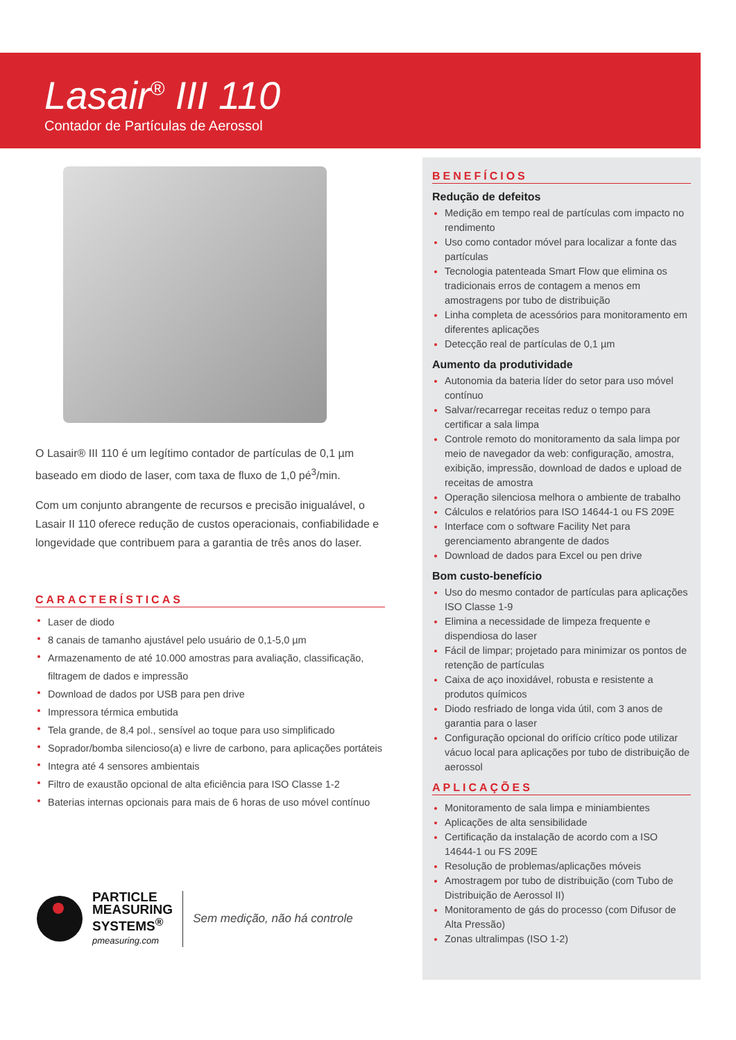Lasair<sup>®</sup> III 110
Contador de Partículas de Aerossol
O Lasair® III 110 é um legítimo contador de partículas de 0,1 µm baseado em diodo de laser, com taxa de fluxo de 1,0 pé<sup>3</sup>/min.
Com um conjunto abrangente de recursos e precisão inigualável, o Lasair II 110 oferece redução de custos operacionais, confiabilidade e longevidade que contribuem para a garantia de três anos do laser.
CARACTERÍSTICAS
Laser de diodo
8 canais de tamanho ajustável pelo usuário de 0,1-5,0 µm
Armazenamento de até 10.000 amostras para avaliação, classificação, filtragem de dados e impressão
Download de dados por USB para pen drive
Impressora térmica embutida
Tela grande, de 8,4 pol., sensível ao toque para uso simplificado
Soprador/bomba silencioso(a) e livre de carbono, para aplicações portáteis
Integra até 4 sensores ambientais
Filtro de exaustão opcional de alta eficiência para ISO Classe 1-2
Baterias internas opcionais para mais de 6 horas de uso móvel contínuo
PARTICLE
MEASURING
SYSTEMS<sup>®</sup>
pmeasuring.com
Sem medição, não há controle
BENEFÍCIOS
Redução de defeitos
Medição em tempo real de partículas com impacto no rendimento
Uso como contador móvel para localizar a fonte das partículas
Tecnologia patenteada Smart Flow que elimina os tradicionais erros de contagem a menos em amostragens por tubo de distribuição
Linha completa de acessórios para monitoramento em diferentes aplicações
Detecção real de partículas de 0,1 µm
Aumento da produtividade
Autonomia da bateria líder do setor para uso móvel contínuo
Salvar/recarregar receitas reduz o tempo para certificar a sala limpa
Controle remoto do monitoramento da sala limpa por meio de navegador da web: configuração, amostra, exibição, impressão, download de dados e upload de receitas de amostra
Operação silenciosa melhora o ambiente de trabalho
Cálculos e relatórios para ISO 14644-1 ou FS 209E
Interface com o software Facility Net para gerenciamento abrangente de dados
Download de dados para Excel ou pen drive
Bom custo-benefício
Uso do mesmo contador de partículas para aplicações ISO Classe 1-9
Elimina a necessidade de limpeza frequente e dispendiosa do laser
Fácil de limpar; projetado para minimizar os pontos de retenção de partículas
Caixa de aço inoxidável, robusta e resistente a produtos químicos
Diodo resfriado de longa vida útil, com 3 anos de garantia para o laser
Configuração opcional do orifício crítico pode utilizar vácuo local para aplicações por tubo de distribuição de aerossol
APLICAÇÕES
Monitoramento de sala limpa e miniambientes
Aplicações de alta sensibilidade
Certificação da instalação de acordo com a ISO 14644-1 ou FS 209E
Resolução de problemas/aplicações móveis
Amostragem por tubo de distribuição (com Tubo de Distribuição de Aerossol II)
Monitoramento de gás do processo (com Difusor de Alta Pressão)
Zonas ultralimpas (ISO 1-2)